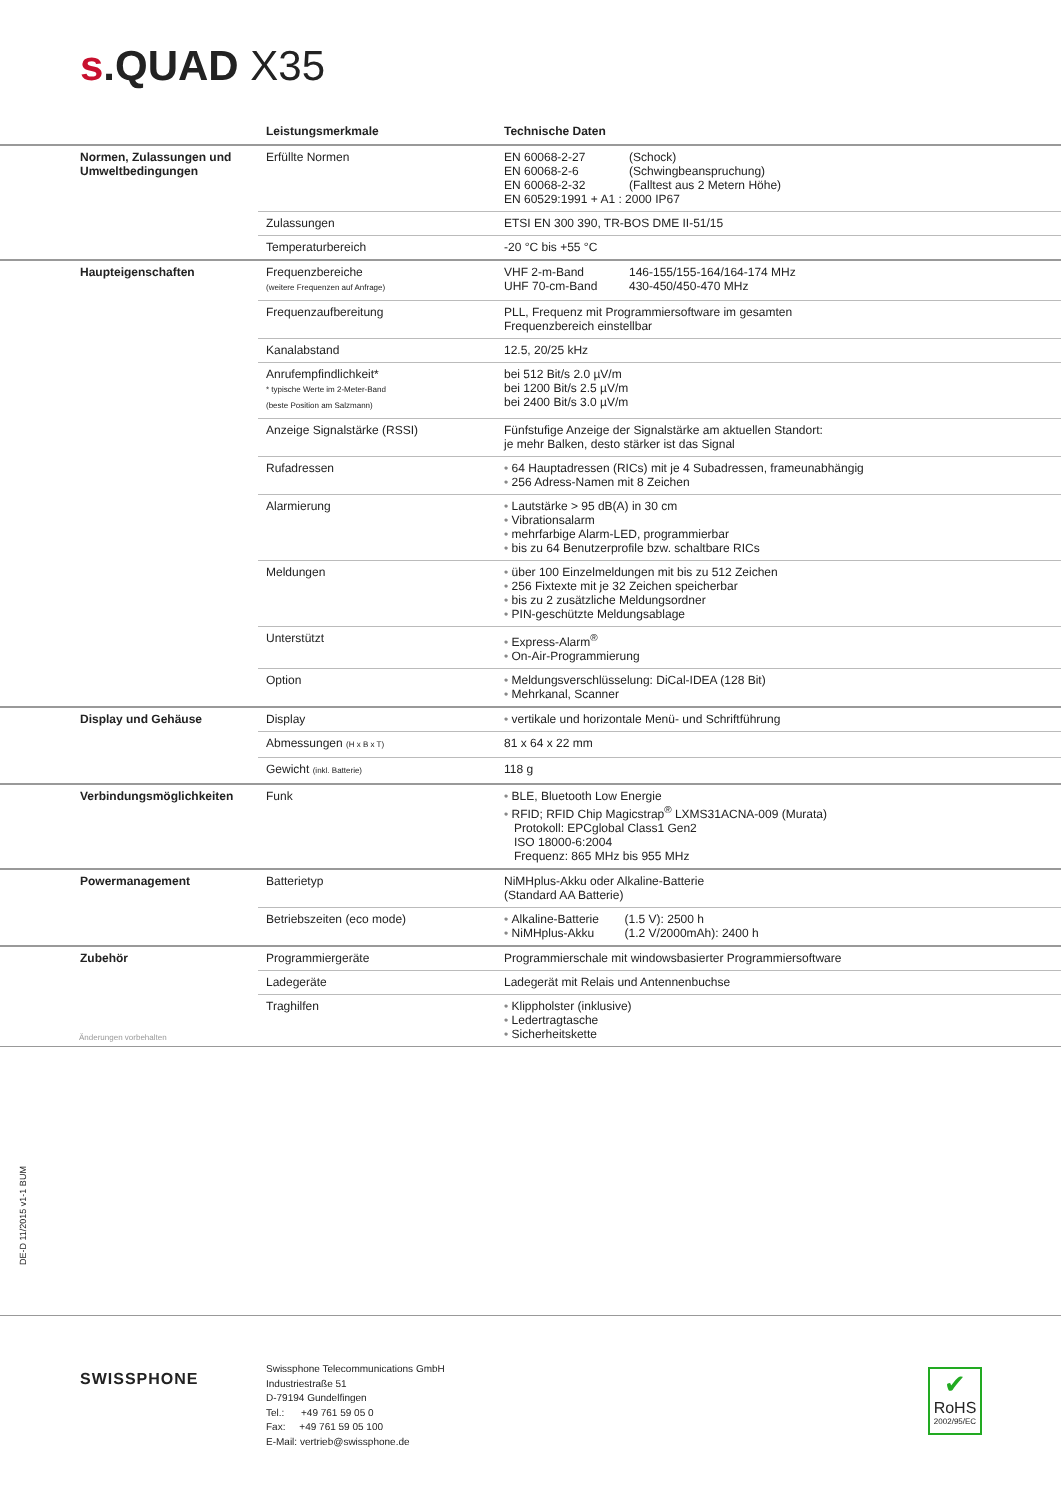s.QUAD X35
| | Leistungsmerkmale | Technische Daten |
| --- | --- | --- |
| Normen, Zulassungen und Umweltbedingungen | Erfüllte Normen | EN 60068-2-27 (Schock) EN 60068-2-6 (Schwingbeanspruchung) EN 60068-2-32 (Falltest aus 2 Metern Höhe) EN 60529:1991 + A1 : 2000 IP67 |
| | Zulassungen | ETSI EN 300 390, TR-BOS DME II-51/15 |
| | Temperaturbereich | -20 °C bis +55 °C |
| Haupteigenschaften | Frequenzbereiche (weitere Frequenzen auf Anfrage) | VHF 2-m-Band 146-155/155-164/164-174 MHz UHF 70-cm-Band 430-450/450-470 MHz |
| | Frequenzaufbereitung | PLL, Frequenz mit Programmiersoftware im gesamten Frequenzbereich einstellbar |
| | Kanalabstand | 12.5, 20/25 kHz |
| | Anrufempfindlichkeit* * typische Werte im 2-Meter-Band (beste Position am Salzmann) | bei 512 Bit/s 2.0 µV/m bei 1200 Bit/s 2.5 µV/m bei 2400 Bit/s 3.0 µV/m |
| | Anzeige Signalstärke (RSSI) | Fünfstufige Anzeige der Signalstärke am aktuellen Standort: je mehr Balken, desto stärker ist das Signal |
| | Rufadressen | • 64 Hauptadressen (RICs) mit je 4 Subadressen, frameunabhängig • 256 Adress-Namen mit 8 Zeichen |
| | Alarmierung | • Lautstärke > 95 dB(A) in 30 cm • Vibrationsalarm • mehrfarbige Alarm-LED, programmierbar • bis zu 64 Benutzerprofile bzw. schaltbare RICs |
| | Meldungen | • über 100 Einzelmeldungen mit bis zu 512 Zeichen • 256 Fixtexte mit je 32 Zeichen speicherbar • bis zu 2 zusätzliche Meldungsordner • PIN-geschützte Meldungsablage |
| | Unterstützt | • Express-Alarm<sup>®</sup> • On-Air-Programmierung |
| | Option | • Meldungsverschlüsselung: DiCal-IDEA (128 Bit) • Mehrkanal, Scanner |
| Display und Gehäuse | Display | • vertikale und horizontale Menü- und Schriftführung |
| | Abmessungen (H x B x T) | 81 x 64 x 22 mm |
| | Gewicht (inkl. Batterie) | 118 g |
| Verbindungsmöglichkeiten | Funk | • BLE, Bluetooth Low Energie • RFID; RFID Chip Magicstrap<sup>®</sup> LXMS31ACNA-009 (Murata) Protokoll: EPCglobal Class1 Gen2 ISO 18000-6:2004 Frequenz: 865 MHz bis 955 MHz |
| Powermanagement | Batterietyp | NiMHplus-Akku oder Alkaline-Batterie (Standard AA Batterie) |
| | Betriebszeiten (eco mode) | • Alkaline-Batterie (1.5 V): 2500 h • NiMHplus-Akku (1.2 V/2000mAh): 2400 h |
| Zubehör | Programmiergeräte | Programmierschale mit windowsbasierter Programmiersoftware |
| | Ladegeräte | Ladegerät mit Relais und Antennenbuchse |
| | Traghilfen | • Klippholster (inklusive) • Ledertragtasche • Sicherheitskette |
Änderungen vorbehalten
DE-D 11/2015 v1-1 BUM
SWISSPHONE
Swissphone Telecommunications GmbH
Industriestraße 51
D-79194 Gundelfingen
Tel.: +49 761 59 05 0
Fax: +49 761 59 05 100
E-Mail: vertrieb@swissphone.de
✔
RoHS
2002/95/EC